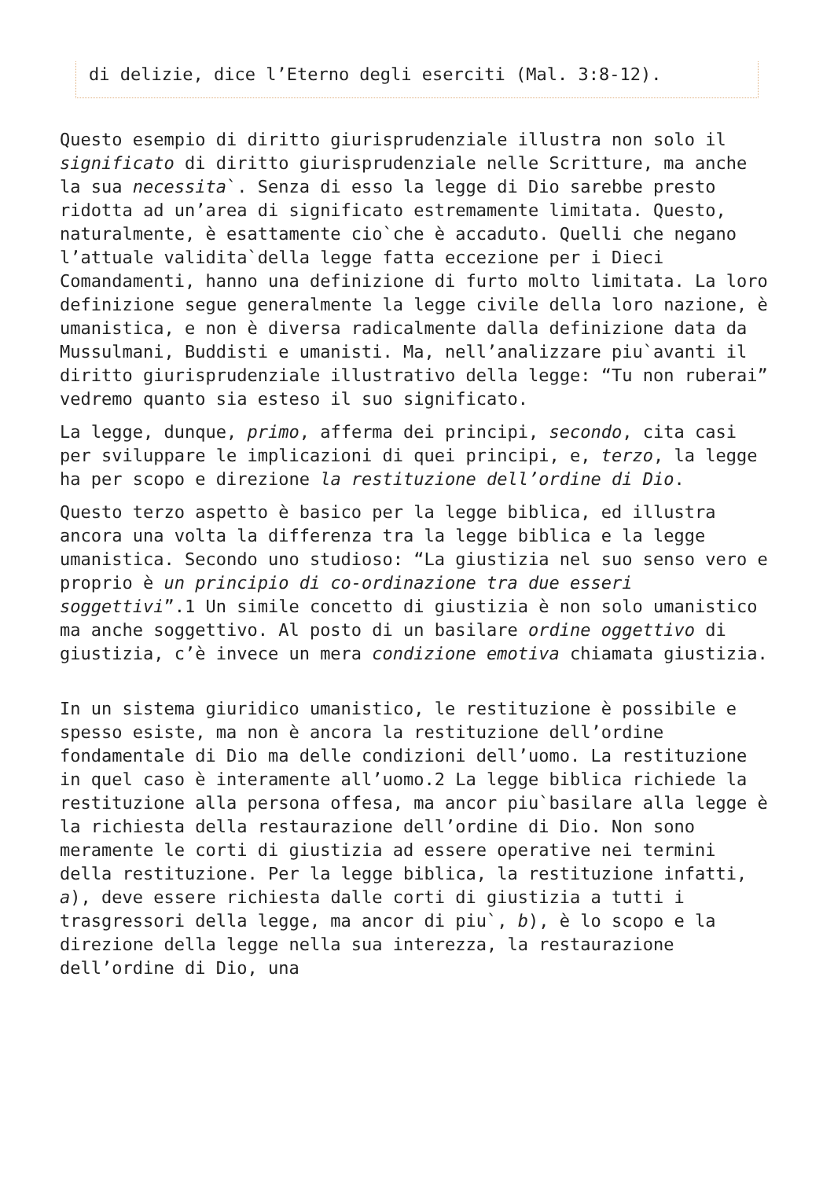di delizie, dice l’Eterno degli eserciti (Mal. 3:8-12).
Questo esempio di diritto giurisprudenziale illustra non solo il significato di diritto giurisprudenziale nelle Scritture, ma anche la sua necessita`. Senza di esso la legge di Dio sarebbe presto ridotta ad un’area di significato estremamente limitata. Questo, naturalmente, è esattamente cio`che è accaduto. Quelli che negano l’attuale validita`della legge fatta eccezione per i Dieci Comandamenti, hanno una definizione di furto molto limitata. La loro definizione segue generalmente la legge civile della loro nazione, è umanistica, e non è diversa radicalmente dalla definizione data da Mussulmani, Buddisti e umanisti. Ma, nell’analizzare piu`avanti il diritto giurisprudenziale illustrativo della legge: “Tu non ruberai” vedremo quanto sia esteso il suo significato.
La legge, dunque, primo, afferma dei principi, secondo, cita casi per sviluppare le implicazioni di quei principi, e, terzo, la legge ha per scopo e direzione la restituzione dell’ordine di Dio.
Questo terzo aspetto è basico per la legge biblica, ed illustra ancora una volta la differenza tra la legge biblica e la legge umanistica. Secondo uno studioso: “La giustizia nel suo senso vero e proprio è un principio di co-ordinazione tra due esseri soggettivi”.1 Un simile concetto di giustizia è non solo umanistico ma anche soggettivo. Al posto di un basilare ordine oggettivo di giustizia, c’è invece un mera condizione emotiva chiamata giustizia.
In un sistema giuridico umanistico, le restituzione è possibile e spesso esiste, ma non è ancora la restituzione dell’ordine fondamentale di Dio ma delle condizioni dell’uomo. La restituzione in quel caso è interamente all’uomo.2 La legge biblica richiede la restituzione alla persona offesa, ma ancor piu`basilare alla legge è la richiesta della restaurazione dell’ordine di Dio. Non sono meramente le corti di giustizia ad essere operative nei termini della restituzione. Per la legge biblica, la restituzione infatti, a), deve essere richiesta dalle corti di giustizia a tutti i trasgressori della legge, ma ancor di piu`, b), è lo scopo e la direzione della legge nella sua interezza, la restaurazione dell’ordine di Dio, una